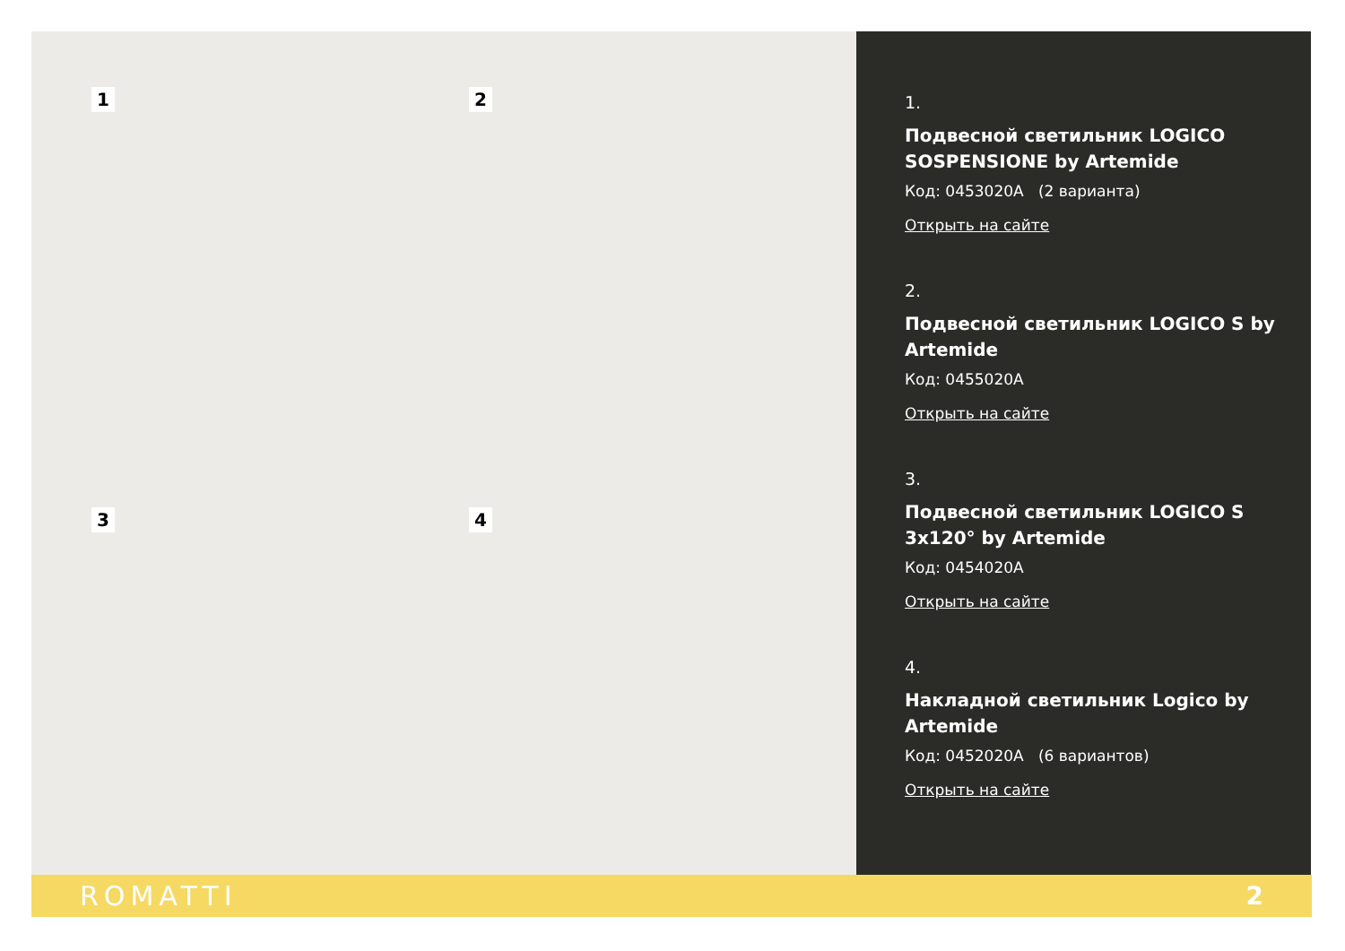1 2
3 4
1.
Подвесной светильник LOGICO SOSPENSIONE by Artemide
Код: 0453020A (2 варианта)
Открыть на сайте
2.
Подвесной светильник LOGICO S by Artemide
Код: 0455020A
Открыть на сайте
3.
Подвесной светильник LOGICO S 3x120° by Artemide
Код: 0454020A
Открыть на сайте
4.
Накладной светильник Logico by Artemide
Код: 0452020A (6 вариантов)
Открыть на сайте
ROMATTI 2